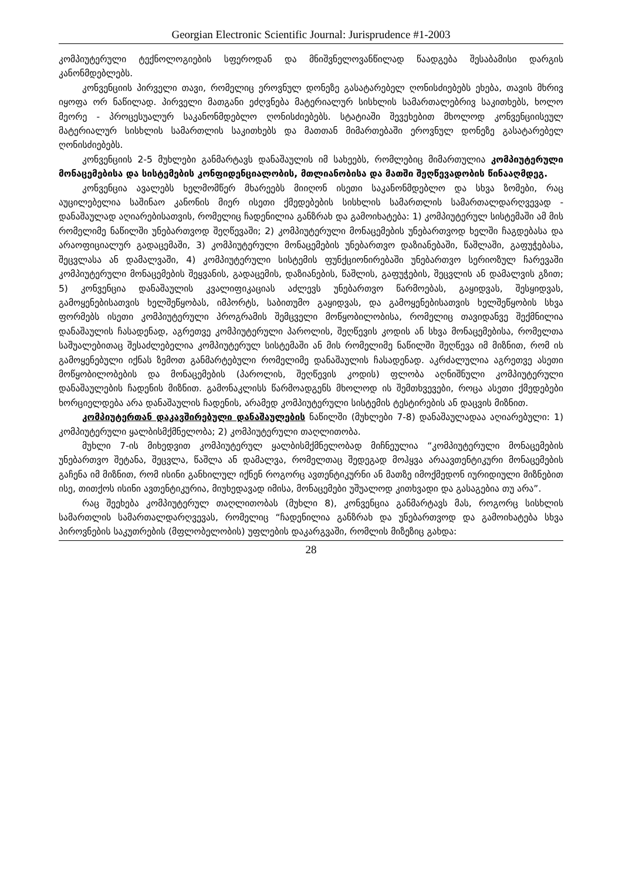Georgian Electronic Scientific Journal: Jurisprudence #1-2003
კომპიუტერული ტექნოლოგიების სფეროდან და მნიშვნელოვანწილად წაადგება შესაბამისი დარგის კანონმდებლებს.
კონვენციის პირველი თავი, რომელიც ეროვნულ დონეზე გასატარებელ ღონისძიებებს ეხება, თავის მხრივ იყოფა ორ ნაწილად. პირველი მათგანი ეძღვნება მატერიალურ სისხლის სამართალებრივ საკითხებს, ხოლო მეორე - პროცესუალურ საკანონმდებლო ღონისძიებებს. სტატიაში შევეხებით მხოლოდ კონვენციისეულ მატერიალურ სისხლის სამართლის საკითხებს და მათთან მიმართებაში ეროვნულ დონეზე გასატარებელ ღონისძიებებს.
კონვენციის 2-5 მუხლები განმარტავს დანაშაულის იმ სახეებს, რომლებიც მიმართულია კომპიუტერული მონაცემებისა და სისტემების კონფიდენციალობის, მთლიანობისა და მათში შეღწევადობის წინააღმდეგ.
კონვენცია ავალებს ხელმომწერ მხარეებს მიიღონ ისეთი საკანონმდებლო და სხვა ზომები, რაც აუცილებელია საშინაო კანონის მიერ ისეთი ქმედებების სისხლის სამართლის სამართალდარღვევად - დანაშაულად აღიარებისათვის, რომელიც ჩადენილია განზრახ და გამოიხატება: 1) კომპიუტერულ სისტემაში ამ მის რომელიმე ნაწილში უნებართვოდ შეღწევაში; 2) კომპიუტერული მონაცემების უნებართვოდ ხელში ჩაგდებასა და არაოფიციალურ გადაცემაში, 3) კომპიუტერული მონაცემების უნებართვო დაზიანებაში, წაშლაში, გაფუჭებასა, შეცვლასა ან დამალვაში, 4) კომპიუტერული სისტემის ფუნქციონირებაში უნებართვო სერიოზულ ჩარევაში კომპიუტერული მონაცემების შეყვანის, გადაცემის, დაზიანების, წაშლის, გაფუჭების, შეცვლის ან დამალვის გზით; 5) კონვენცია დანაშაულის კვალიფიკაციას აძლევს უნებართვო წარმოებას, გაყიდვას, შესყიდვას, გამოყენებისათვის ხელშეწყობას, იმპორტს, საბითუმო გაყიდვას, და გამოყენებისათვის ხელშეწყობის სხვა ფორმებს ისეთი კომპიუტერული პროგრამის შემცველი მოწყობილობისა, რომელიც თავიდანვე შექმნილია დანაშაულის ჩასადენად, აგრეთვე კომპიუტერული პაროლის, შეღწევის კოდის ან სხვა მონაცემებისა, რომელთა საშუალებითაც შესაძლებელია კომპიუტერულ სისტემაში ან მის რომელიმე ნაწილში შეღწევა იმ მიზნით, რომ ის გამოყენებული იქნას ზემოთ განმარტებული რომელიმე დანაშაულის ჩასადენად. აკრძალულია აგრეთვე ასეთი მოწყობილობების და მონაცემების (პაროლის, შეღწევის კოდის) ფლობა აღნიშნული კომპიუტერული დანაშაულების ჩადენის მიზნით. გამონაკლისს წარმოადგენს მხოლოდ ის შემთხვევები, როცა ასეთი ქმედებები ხორციელდება არა დანაშაულის ჩადენის, არამედ კომპიუტერული სისტემის ტესტირების ან დაცვის მიზნით.
კომპიუტერთან დაკავშირებული დანაშაულების ნაწილში (მუხლები 7-8) დანაშაულადაა აღიარებული: 1) კომპიუტერული ყალბისმქმნელობა; 2) კომპიუტერული თაღლითობა.
მუხლი 7-ის მიხედვით კომპიუტერულ ყალბისმქმნელობად მიჩნეულია “კომპიუტერული მონაცემების უნებართვო შეტანა, შეცვლა, წაშლა ან დამალვა, რომელთაც შედეგად მოჰყვა არაავთენტიკური მონაცემების გაჩენა იმ მიზნით, რომ ისინი განხილულ იქნენ როგორც ავთენტიკურნი ან მათზე იმოქმედონ იურიდიული მიზნებით ისე, თითქოს ისინი ავთენტიკურია, მიუხედავად იმისა, მონაცემები უშუალოდ კითხვადი და გასაგებია თუ არა”.
რაც შეეხება კომპიუტერულ თაღლითობას (მუხლი 8), კონვენცია განმარტავს მას, როგორც სისხლის სამართლის სამართალდარღვევას, რომელიც “ჩადენილია განზრახ და უნებართვოდ და გამოიხატება სხვა პიროვნების საკუთრების (მფლობელობის) უფლების დაკარგვაში, რომლის მიზეზიც გახდა:
28